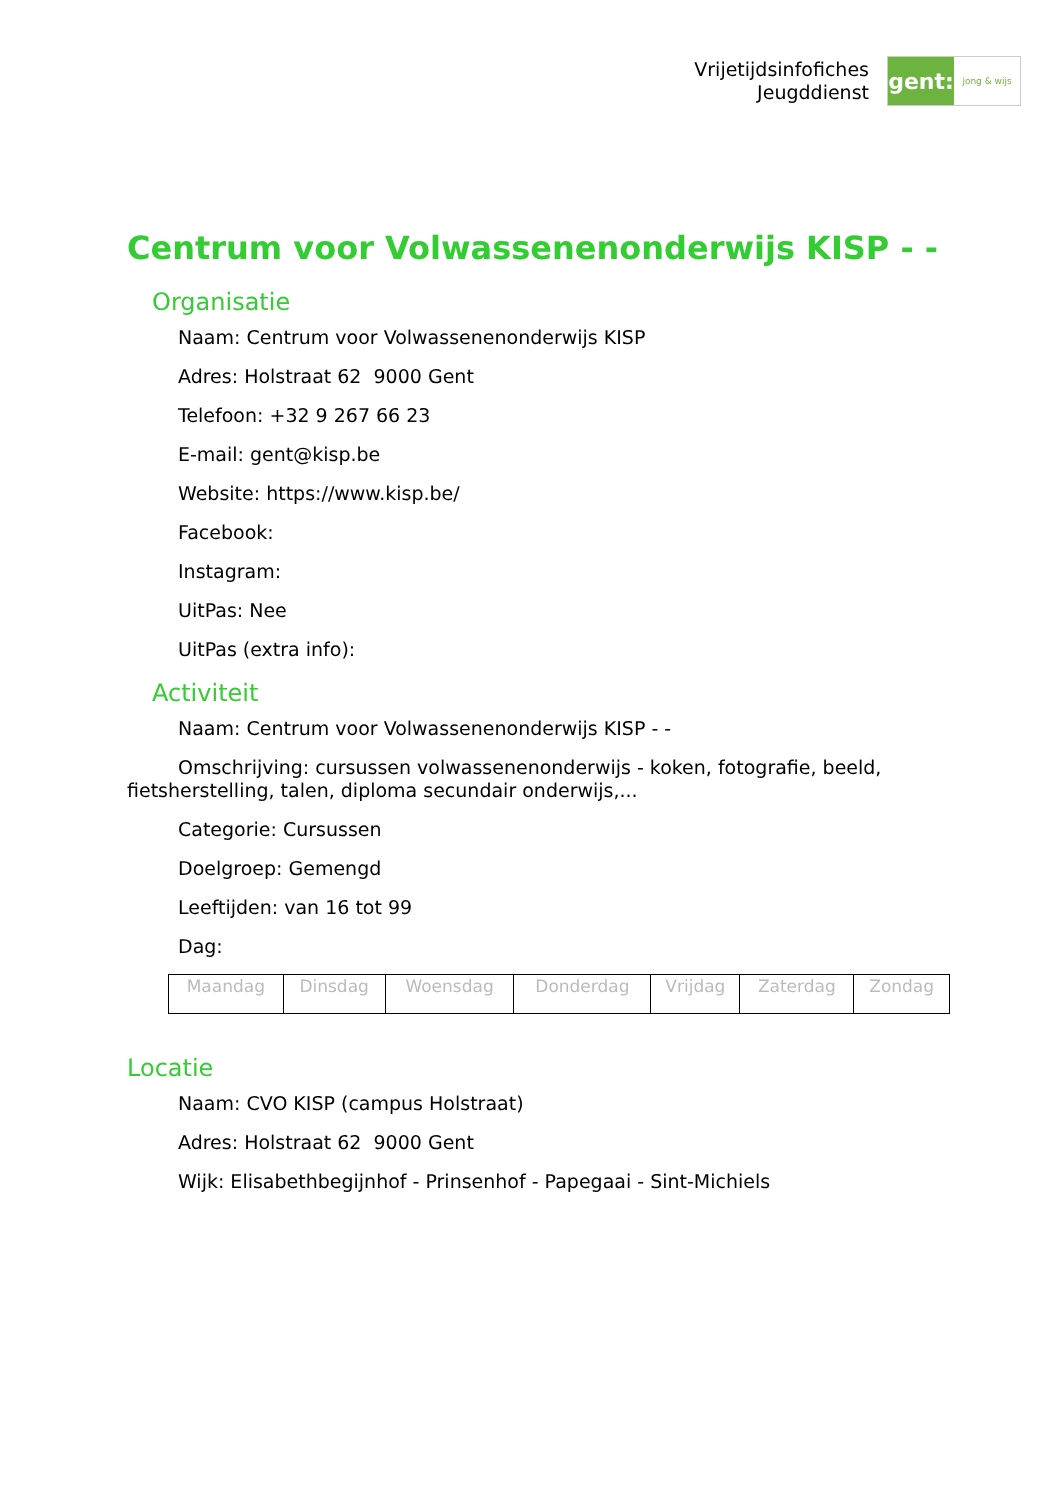Vrijetijdsinfofiches
Jeugddienst
gent:
jong & wijs
Centrum voor Volwassenenonderwijs KISP - -
Organisatie
Naam: Centrum voor Volwassenenonderwijs KISP
Adres: Holstraat 62 9000 Gent
Telefoon: +32 9 267 66 23
E-mail: gent@kisp.be
Website: https://www.kisp.be/
Facebook:
Instagram:
UitPas: Nee
UitPas (extra info):
Activiteit
Naam: Centrum voor Volwassenenonderwijs KISP - -
Omschrijving: cursussen volwassenenonderwijs - koken, fotografie, beeld, fietsherstelling, talen, diploma secundair onderwijs,...
Categorie: Cursussen
Doelgroep: Gemengd
Leeftijden: van 16 tot 99
Dag:
| Maandag | Dinsdag | Woensdag | Donderdag | Vrijdag | Zaterdag | Zondag |
Locatie
Naam: CVO KISP (campus Holstraat)
Adres: Holstraat 62 9000 Gent
Wijk: Elisabethbegijnhof - Prinsenhof - Papegaai - Sint-Michiels